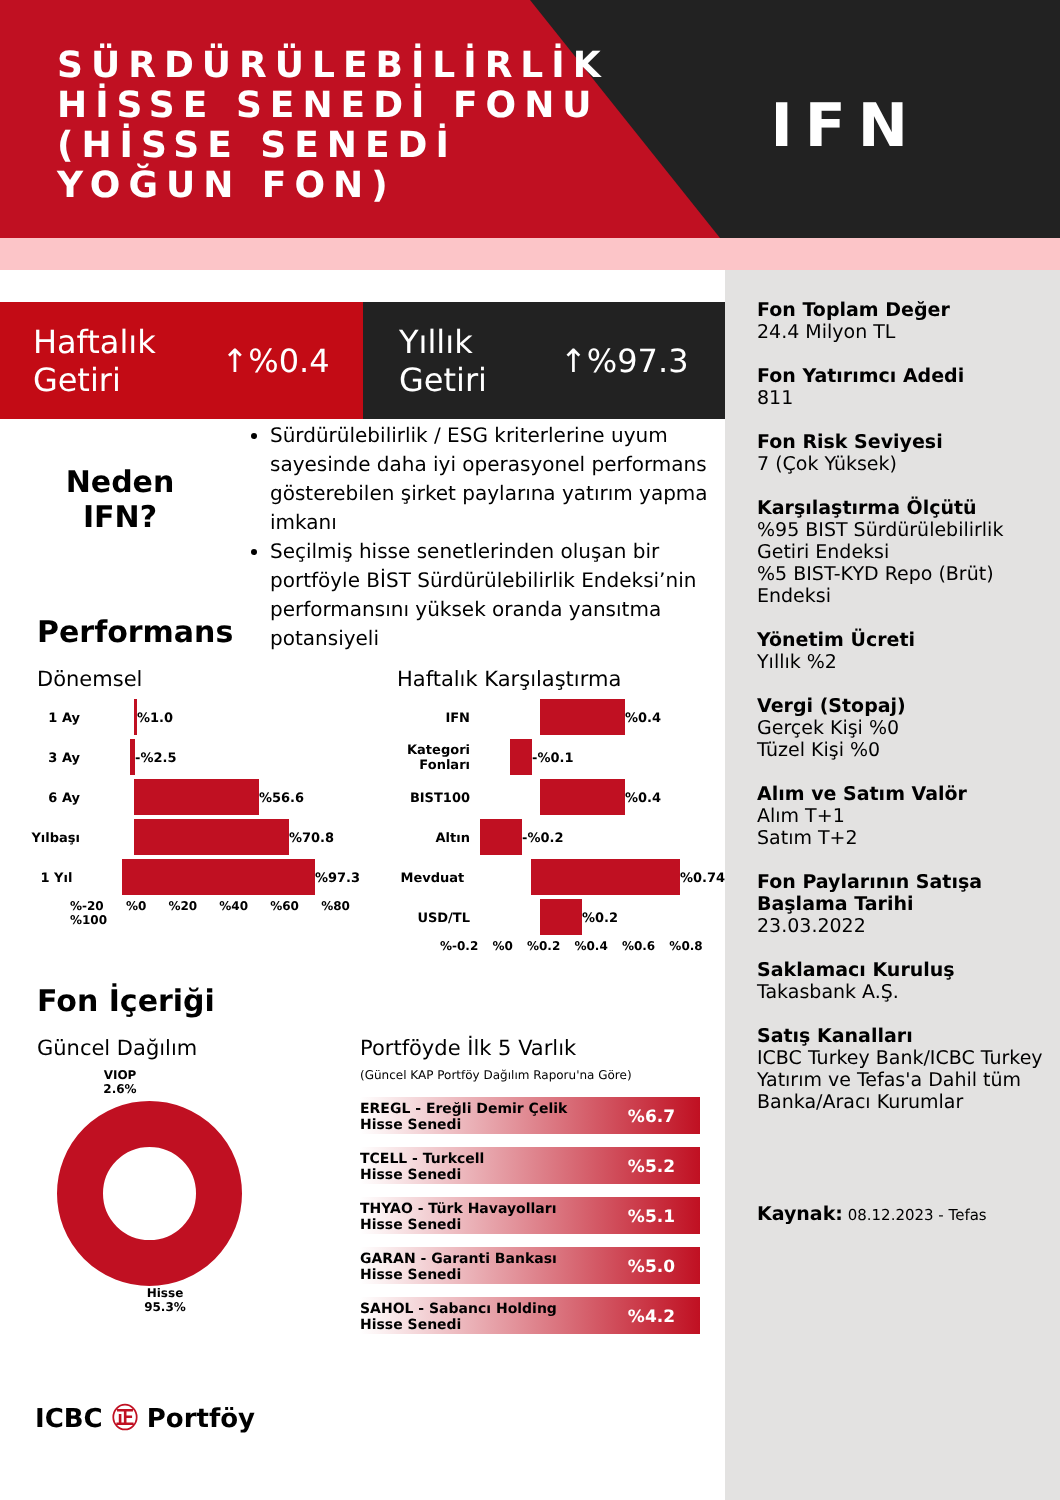SÜRDÜRÜLEBİLİRLİK HİSSE SENEDİ FONU (HİSSE SENEDİ YOĞUN FON)
IFN
Fon Toplam Değer
24.4 Milyon TL
Fon Yatırımcı Adedi
811
Fon Risk Seviyesi
7 (Çok Yüksek)
Karşılaştırma Ölçütü%95 BIST Sürdürülebilirlik Getiri Endeksi
%5 BIST-KYD Repo (Brüt) Endeksi
Yönetim Ücreti
Yıllık %2
Vergi (Stopaj)
Gerçek Kişi %0
Tüzel Kişi %0
Alım ve Satım Valör
Alım T+1
Satım T+2
Fon Paylarının Satışa Başlama Tarihi
23.03.2022
Saklamacı Kuruluş
Takasbank A.Ş.
Satış Kanalları
ICBC Turkey Bank/ICBC Turkey Yatırım ve Tefas'a Dahil tüm Banka/Aracı Kurumlar
Kaynak: 08.12.2023 - Tefas
Haftalık
Getiri ↑%0.4
Yıllık
Getiri ↑%97.3
Neden
IFN?
Performans
Sürdürülebilirlik / ESG kriterlerine uyum sayesinde daha iyi operasyonel performans gösterebilen şirket paylarına yatırım yapma imkanı
Seçilmiş hisse senetlerinden oluşan bir portföyle BİST Sürdürülebilirlik Endeksi’nin performansını yüksek oranda yansıtma potansiyeli
Dönemsel
1 Ay %1.0
3 Ay -%2.5
6 Ay %56.6
Yılbaşı %70.8
1 Yıl %97.3
%-20 %0 %20 %40 %60 %80 %100
Haftalık Karşılaştırma
IFN %0.4
Kategori Fonları -%0.1
BIST100 %0.4
Altın -%0.2
Mevduat %0.74
USD/TL %0.2
%-0.2 %0 %0.2 %0.4 %0.6 %0.8
Fon İçeriği
Güncel Dağılım
VIOP
2.6%
Hisse
95.3%
Portföyde İlk 5 Varlık
(Güncel KAP Portföy Dağılım Raporu'na Göre)
EREGL - Ereğli Demir Çelik
Hisse Senedi%6.7
TCELL - Turkcell
Hisse Senedi%5.2
THYAO - Türk Havayolları
Hisse Senedi%5.1
GARAN - Garanti Bankası
Hisse Senedi%5.0
SAHOL - Sabancı Holding
Hisse Senedi%4.2
ICBC ㊣ Portföy